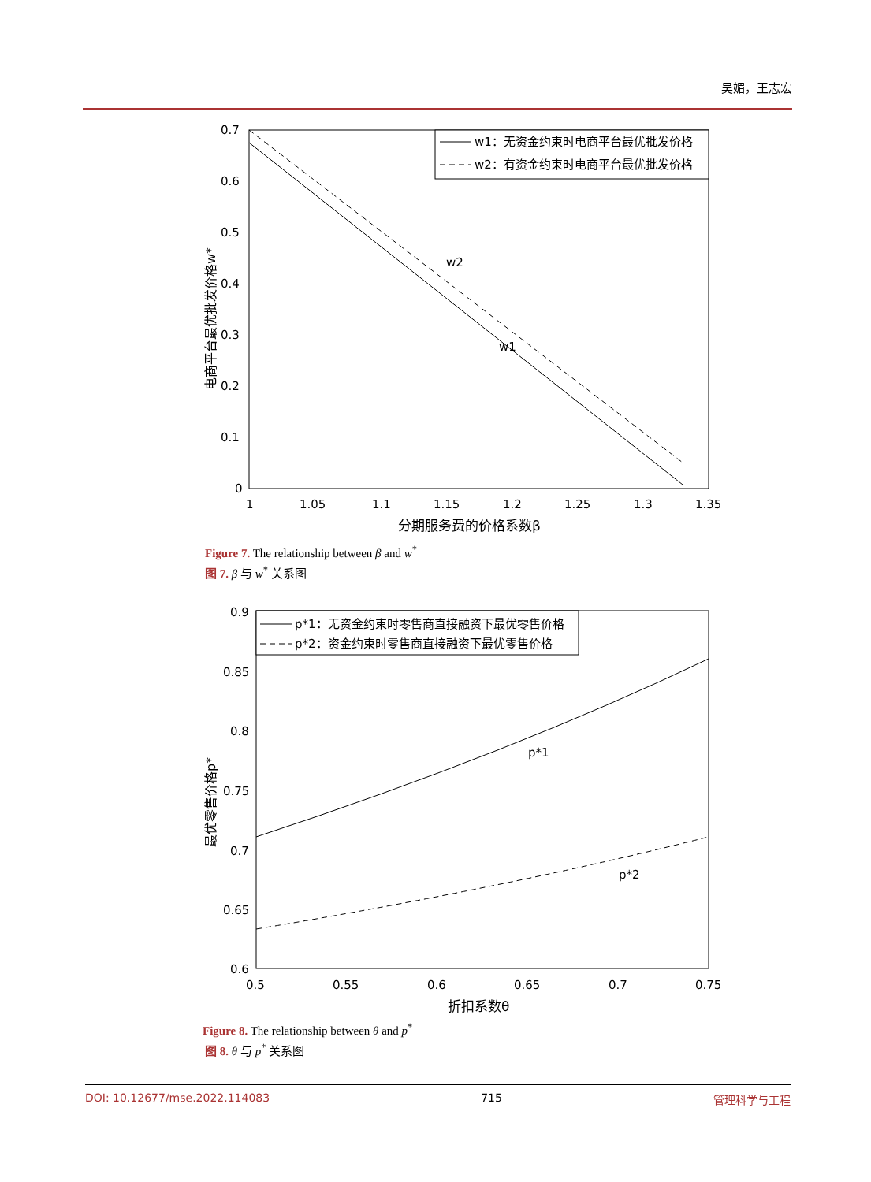吴媚，王志宏
0.7
0.6
0.5
0.4
0.3
0.2
0.1
0
1
1.05
1.1
1.15
1.2
1.25
1.3
1.35
分期服务费的价格系数β
电商平台最优批发价格w*
w2
w1
w1：无资金约束时电商平台最优批发价格
w2：有资金约束时电商平台最优批发价格
Figure 7. The relationship between β and w<sup>*</sup>
图 7. β 与 w<sup>*</sup> 关系图
0.9
0.85
0.8
0.75
0.7
0.65
0.6
0.5
0.55
0.6
0.65
0.7
0.75
折扣系数θ
最优零售价格p*
p*1
p*2
p*1：无资金约束时零售商直接融资下最优零售价格
p*2：资金约束时零售商直接融资下最优零售价格
Figure 8. The relationship between θ and p<sup>*</sup>
图 8. θ 与 p<sup>*</sup> 关系图
DOI: 10.12677/mse.2022.114083 715 管理科学与工程